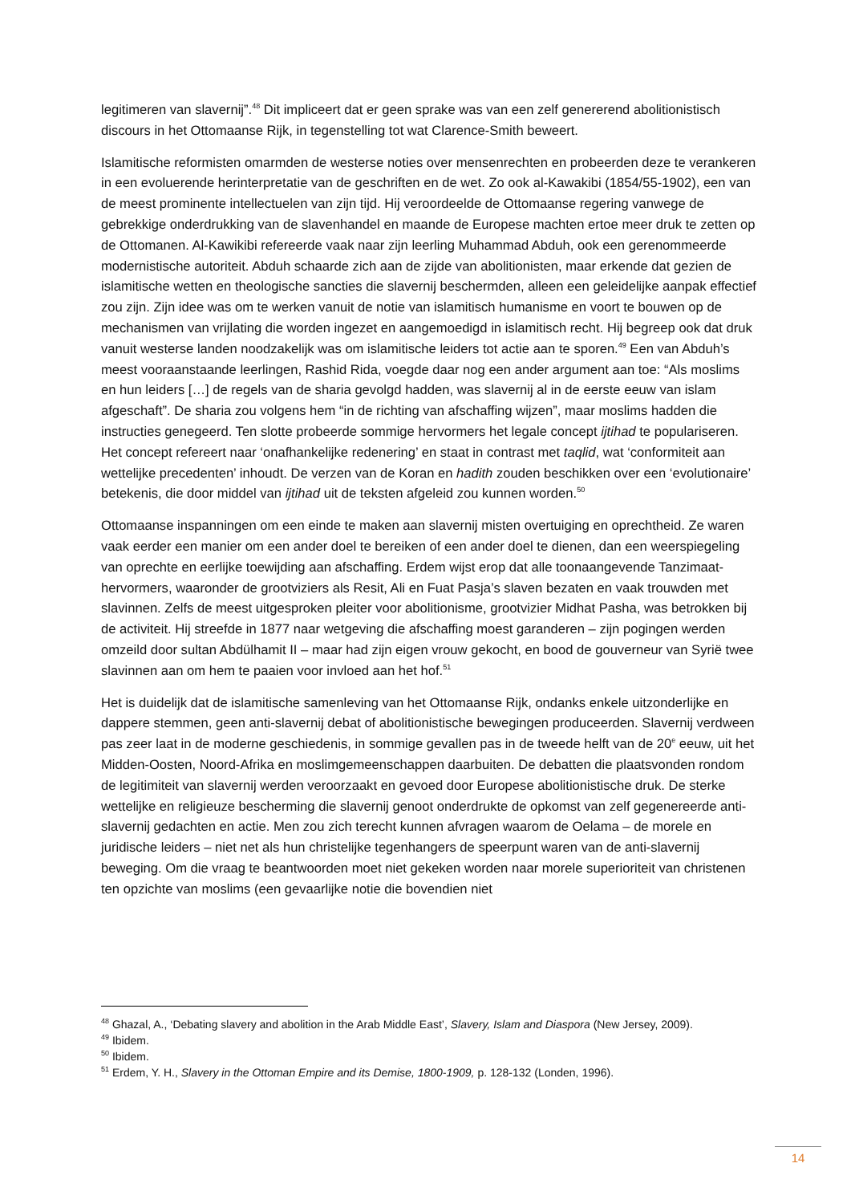legitimeren van slavernij”.<sup>48</sup> Dit impliceert dat er geen sprake was van een zelf genererend abolitionistisch discours in het Ottomaanse Rijk, in tegenstelling tot wat Clarence-Smith beweert.
Islamitische reformisten omarmden de westerse noties over mensenrechten en probeerden deze te verankeren in een evoluerende herinterpretatie van de geschriften en de wet. Zo ook al-Kawakibi (1854/55-1902), een van de meest prominente intellectuelen van zijn tijd. Hij veroordeelde de Ottomaanse regering vanwege de gebrekkige onderdrukking van de slavenhandel en maande de Europese machten ertoe meer druk te zetten op de Ottomanen. Al-Kawikibi refereerde vaak naar zijn leerling Muhammad Abduh, ook een gerenommeerde modernistische autoriteit. Abduh schaarde zich aan de zijde van abolitionisten, maar erkende dat gezien de islamitische wetten en theologische sancties die slavernij beschermden, alleen een geleidelijke aanpak effectief zou zijn. Zijn idee was om te werken vanuit de notie van islamitisch humanisme en voort te bouwen op de mechanismen van vrijlating die worden ingezet en aangemoedigd in islamitisch recht. Hij begreep ook dat druk vanuit westerse landen noodzakelijk was om islamitische leiders tot actie aan te sporen.<sup>49</sup> Een van Abduh’s meest vooraanstaande leerlingen, Rashid Rida, voegde daar nog een ander argument aan toe: “Als moslims en hun leiders […] de regels van de sharia gevolgd hadden, was slavernij al in de eerste eeuw van islam afgeschaft”. De sharia zou volgens hem “in de richting van afschaffing wijzen”, maar moslims hadden die instructies genegeerd. Ten slotte probeerde sommige hervormers het legale concept ijtihad te populariseren. Het concept refereert naar ‘onafhankelijke redenering’ en staat in contrast met taqlid, wat ‘conformiteit aan wettelijke precedenten’ inhoudt. De verzen van de Koran en hadith zouden beschikken over een ‘evolutionaire’ betekenis, die door middel van ijtihad uit de teksten afgeleid zou kunnen worden.<sup>50</sup>
Ottomaanse inspanningen om een einde te maken aan slavernij misten overtuiging en oprechtheid. Ze waren vaak eerder een manier om een ander doel te bereiken of een ander doel te dienen, dan een weerspiegeling van oprechte en eerlijke toewijding aan afschaffing. Erdem wijst erop dat alle toonaangevende Tanzimaat-hervormers, waaronder de grootviziers als Resit, Ali en Fuat Pasja’s slaven bezaten en vaak trouwden met slavinnen. Zelfs de meest uitgesproken pleiter voor abolitionisme, grootvizier Midhat Pasha, was betrokken bij de activiteit. Hij streefde in 1877 naar wetgeving die afschaffing moest garanderen – zijn pogingen werden omzeild door sultan Abdülhamit II – maar had zijn eigen vrouw gekocht, en bood de gouverneur van Syrië twee slavinnen aan om hem te paaien voor invloed aan het hof.<sup>51</sup>
Het is duidelijk dat de islamitische samenleving van het Ottomaanse Rijk, ondanks enkele uitzonderlijke en dappere stemmen, geen anti-slavernij debat of abolitionistische bewegingen produceerden. Slavernij verdween pas zeer laat in de moderne geschiedenis, in sommige gevallen pas in de tweede helft van de 20<sup>e</sup> eeuw, uit het Midden-Oosten, Noord-Afrika en moslimgemeenschappen daarbuiten. De debatten die plaatsvonden rondom de legitimiteit van slavernij werden veroorzaakt en gevoed door Europese abolitionistische druk. De sterke wettelijke en religieuze bescherming die slavernij genoot onderdrukte de opkomst van zelf gegenereerde anti-slavernij gedachten en actie. Men zou zich terecht kunnen afvragen waarom de Oelama – de morele en juridische leiders – niet net als hun christelijke tegenhangers de speerpunt waren van de anti-slavernij beweging. Om die vraag te beantwoorden moet niet gekeken worden naar morele superioriteit van christenen ten opzichte van moslims (een gevaarlijke notie die bovendien niet
<sup>48</sup> Ghazal, A., ‘Debating slavery and abolition in the Arab Middle East’, Slavery, Islam and Diaspora (New Jersey, 2009).
<sup>49</sup> Ibidem.
<sup>50</sup> Ibidem.
<sup>51</sup> Erdem, Y. H., Slavery in the Ottoman Empire and its Demise, 1800-1909, p. 128-132 (Londen, 1996).
14